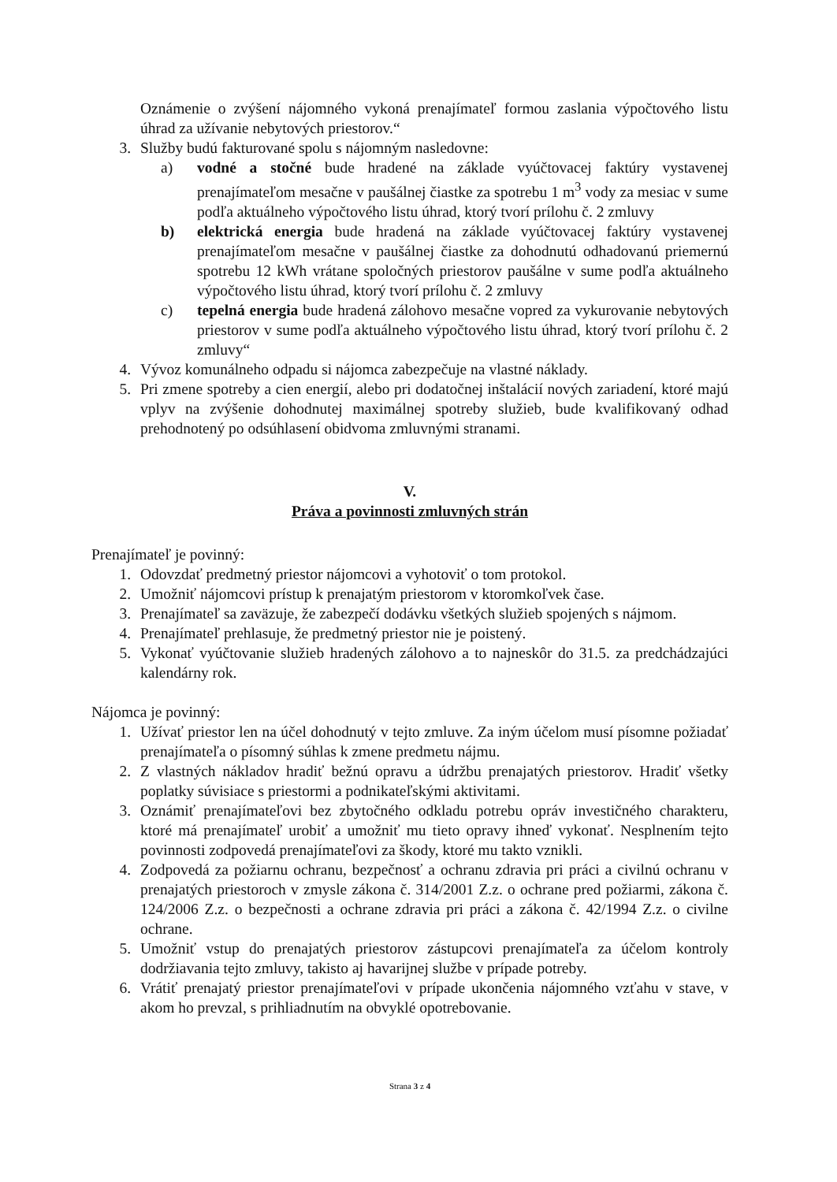Oznámenie o zvýšení nájomného vykoná prenajímateľ formou zaslania výpočtového listu úhrad za užívanie nebytových priestorov.“
3. Služby budú fakturované spolu s nájomným nasledovne:
a) vodné a stočné bude hradené na základe vyúčtovacej faktúry vystavenej prenajímateľom mesačne v paušálnej čiastke za spotrebu 1 m<sup>3</sup> vody za mesiac v sume podľa aktuálneho výpočtového listu úhrad, ktorý tvorí prílohu č. 2 zmluvy
b) elektrická energia bude hradená na základe vyúčtovacej faktúry vystavenej prenajímateľom mesačne v paušálnej čiastke za dohodnutú odhadovanú priemernú spotrebu 12 kWh vrátane spoločných priestorov paušálne v sume podľa aktuálneho výpočtového listu úhrad, ktorý tvorí prílohu č. 2 zmluvy
c) tepelná energia bude hradená zálohovo mesačne vopred za vykurovanie nebytových priestorov v sume podľa aktuálneho výpočtového listu úhrad, ktorý tvorí prílohu č. 2 zmluvy“
4. Vývoz komunálneho odpadu si nájomca zabezpečuje na vlastné náklady.
5. Pri zmene spotreby a cien energií, alebo pri dodatočnej inštalácií nových zariadení, ktoré majú vplyv na zvýšenie dohodnutej maximálnej spotreby služieb, bude kvalifikovaný odhad prehodnotený po odsúhlasení obidvoma zmluvnými stranami.
V.
Práva a povinnosti zmluvných strán
Prenajímateľ je povinný:
1. Odovzdať predmetný priestor nájomcovi a vyhotoviť o tom protokol.
2. Umožniť nájomcovi prístup k prenajatým priestorom v ktoromkoľvek čase.
3. Prenajímateľ sa zaväzuje, že zabezpečí dodávku všetkých služieb spojených s nájmom.
4. Prenajímateľ prehlasuje, že predmetný priestor nie je poistený.
5. Vykonať vyúčtovanie služieb hradených zálohovo a to najneskôr do 31.5. za predchádzajúci kalendárny rok.
Nájomca je povinný:
1. Užívať priestor len na účel dohodnutý v tejto zmluve. Za iným účelom musí písomne požiadať prenajímateľa o písomný súhlas k zmene predmetu nájmu.
2. Z vlastných nákladov hradiť bežnú opravu a údržbu prenajatých priestorov. Hradiť všetky poplatky súvisiace s priestormi a podnikateľskými aktivitami.
3. Oznámiť prenajímateľovi bez zbytočného odkladu potrebu opráv investičného charakteru, ktoré má prenajímateľ urobiť a umožniť mu tieto opravy ihneď vykonať. Nesplnením tejto povinnosti zodpovedá prenajímateľovi za škody, ktoré mu takto vznikli.
4. Zodpovedá za požiarnu ochranu, bezpečnosť a ochranu zdravia pri práci a civilnú ochranu v prenajatých priestoroch v zmysle zákona č. 314/2001 Z.z. o ochrane pred požiarmi, zákona č. 124/2006 Z.z. o bezpečnosti a ochrane zdravia pri práci a zákona č. 42/1994 Z.z. o civilne ochrane.
5. Umožniť vstup do prenajatých priestorov zástupcovi prenajímateľa za účelom kontroly dodržiavania tejto zmluvy, takisto aj havarijnej službe v prípade potreby.
6. Vrátiť prenajatý priestor prenajímateľovi v prípade ukončenia nájomného vzťahu v stave, v akom ho prevzal, s prihliadnutím na obvyklé opotrebovanie.
Strana 3 z 4